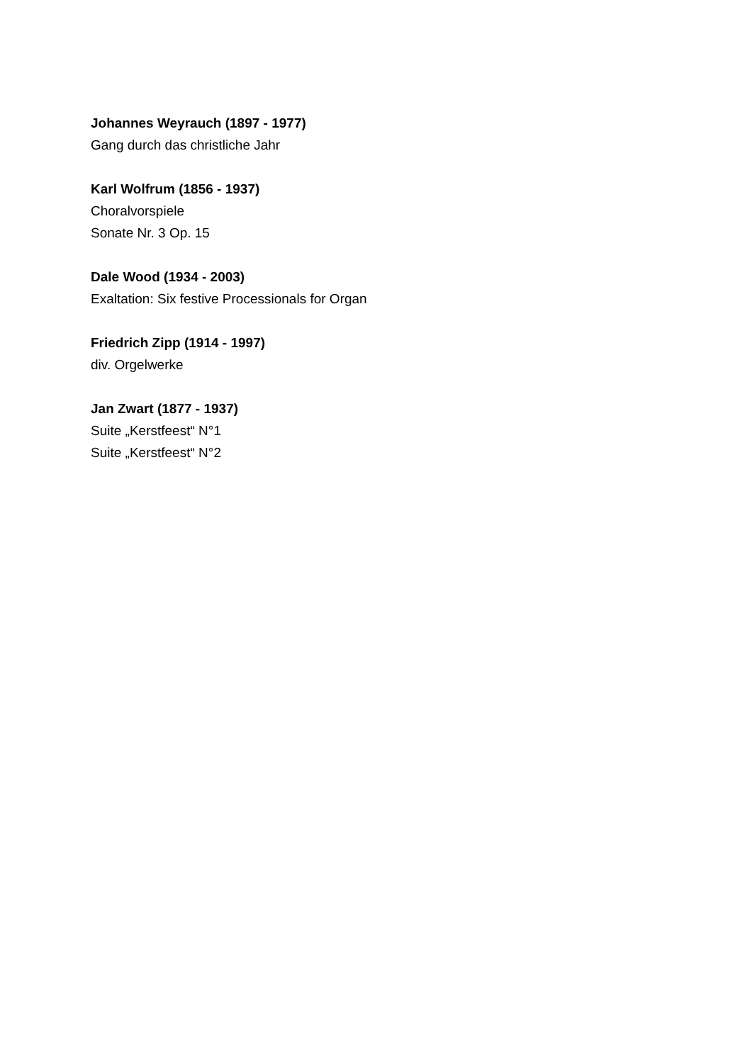Johannes Weyrauch (1897 - 1977)
Gang durch das christliche Jahr
Karl Wolfrum (1856 - 1937)
Choralvorspiele
Sonate Nr. 3 Op. 15
Dale Wood (1934 - 2003)
Exaltation: Six festive Processionals for Organ
Friedrich Zipp (1914 - 1997)
div. Orgelwerke
Jan Zwart (1877 - 1937)
Suite „Kerstfeest“ N°1
Suite „Kerstfeest“ N°2